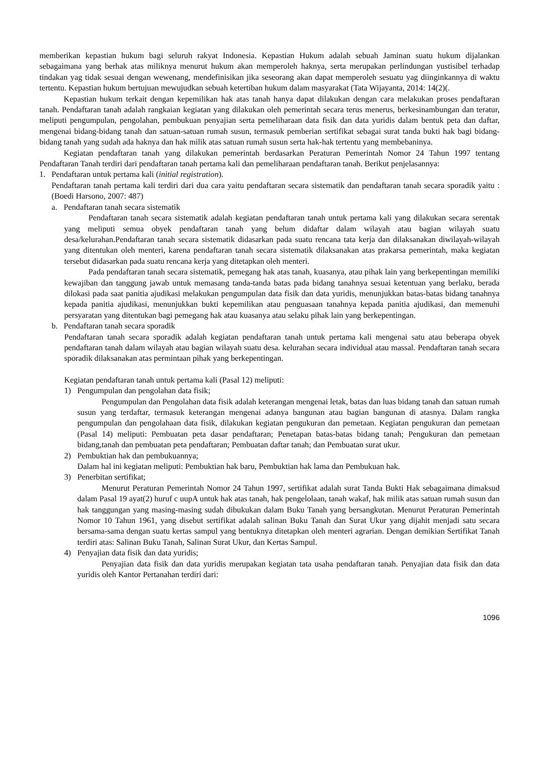memberikan kepastian hukum bagi seluruh rakyat Indonesia. Kepastian Hukum adalah sebuah Jaminan suatu hukum dijalankan sebagaimana yang berhak atas miliknya menurut hukum akan memperoleh haknya, serta merupakan perlindungan yustisibel terhadap tindakan yag tidak sesuai dengan wewenang, mendefinisikan jika seseorang akan dapat memperoleh sesuatu yag diinginkannya di waktu tertentu. Kepastian hukum bertujuan mewujudkan sebuah ketertiban hukum dalam masyarakat (Tata Wijayanta, 2014: 14(2)(.
Kepastian hukum terkait dengan kepemilikan hak atas tanah hanya dapat dilakukan dengan cara melakukan proses pendaftaran tanah. Pendaftaran tanah adalah rangkaian kegiatan yang dilakukan oleh pemerintah secara terus menerus, berkesinambungan dan teratur, meliputi pengumpulan, pengolahan, pembukuan penyajian serta pemeliharaan data fisik dan data yuridis dalam bentuk peta dan daftar, mengenai bidang-bidang tanah dan satuan-satuan rumah susun, termasuk pemberian sertifikat sebagai surat tanda bukti hak bagi bidang-bidang tanah yang sudah ada haknya dan hak milik atas satuan rumah susun serta hak-hak tertentu yang membebaninya.
Kegiatan pendaftaran tanah yang dilakukan pemerintah berdasarkan Peraturan Pemerintah Nomor 24 Tahun 1997 tentang Pendaftaran Tanah terdiri dari pendaftaran tanah pertama kali dan pemeliharaan pendaftaran tanah. Berikut penjelasannya:
1. Pendaftaran untuk pertama kali (initial registration).
Pendaftaran tanah pertama kali terdiri dari dua cara yaitu pendaftaran secara sistematik dan pendaftaran tanah secara sporadik yaitu : (Boedi Harsono, 2007: 487)
a. Pendaftaran tanah secara sistematik
Pendaftaran tanah secara sistematik adalah kegiatan pendaftaran tanah untuk pertama kali yang dilakukan secara serentak yang meliputi semua obyek pendaftaran tanah yang belum didaftar dalam wilayah atau bagian wilayah suatu desa/kelurahan.Pendaftaran tanah secara sistematik didasarkan pada suatu rencana tata kerja dan dilaksanakan diwilayah-wilayah yang ditentukan oleh menteri, karena pendaftaran tanah secara sistematik dilaksanakan atas prakarsa pemerintah, maka kegiatan tersebut didasarkan pada suatu rencana kerja yang ditetapkan oleh menteri.
Pada pendaftaran tanah secara sistematik, pemegang hak atas tanah, kuasanya, atau pihak lain yang berkepentingan memiliki kewajiban dan tanggung jawab untuk memasang tanda-tanda batas pada bidang tanahnya sesuai ketentuan yang berlaku, berada dilokasi pada saat panitia ajudikasi melakukan pengumpulan data fisik dan data yuridis, menunjukkan batas-batas bidang tanahnya kepada panitia ajudikasi, menunjukkan bukti kepemilikan atau penguasaan tanahnya kepada panitia ajudikasi, dan memenuhi persyaratan yang ditentukan bagi pemegang hak atau kuasanya atau selaku pihak lain yang berkepentingan.
b. Pendaftaran tanah secara sporadik
Pendaftaran tanah secara sporadik adalah kegiatan pendaftaran tanah untuk pertama kali mengenai satu atau beberapa obyek pendaftaran tanah dalam wilayah atau bagian wilayah suatu desa. kelurahan secara individual atau massal. Pendaftaran tanah secara sporadik dilaksanakan atas permintaan pihak yang berkepentingan.
Kegiatan pendaftaran tanah untuk pertama kali (Pasal 12) meliputi:
1) Pengumpulan dan pengolahan data fisik;
Pengumpulan dan Pengolahan data fisik adalah keterangan mengenai letak, batas dan luas bidang tanah dan satuan rumah susun yang terdaftar, termasuk keterangan mengenai adanya bangunan atau bagian bangunan di atasnya. Dalam rangka pengumpulan dan pengolahaan data fisik, dilakukan kegiatan pengukuran dan pemetaan. Kegiatan pengukuran dan pemetaan (Pasal 14) meliputi: Pembuatan peta dasar pendaftaran; Penetapan batas-batas bidang tanah; Pengukuran dan pemetaan bidang,tanah dan pembuatan peta pendaftaran; Pembuatan daftar tanah; dan Pembuatan surat ukur.
2) Pembuktian hak dan pembukuannya;
Dalam hal ini kegiatan meliputi: Pembuktian hak baru, Pembuktian hak lama dan Pembukuan hak.
3) Penerbitan sertifikat;
Menurut Peraturan Pemerintah Nomor 24 Tahun 1997, sertifikat adalah surat Tanda Bukti Hak sebagaimana dimaksud dalam Pasal 19 ayat(2) huruf c uupA untuk hak atas tanah, hak pengelolaan, tanah wakaf, hak milik atas satuan rumah susun dan hak tanggungan yang masing-masing sudah dibukukan dalam Buku Tanah yang bersangkutan. Menurut Peraturan Pemerintah Nomor 10 Tahun 1961, yang disebut sertifikat adalah salinan Buku Tanah dan Surat Ukur yang dijahit menjadi satu secara bersama-sama dengan suatu kertas sampul yang bentuknya ditetapkan oleh menteri agrarian. Dengan demikian Sertifikat Tanah terdiri atas: Salinan Buku Tanah, Salinan Surat Ukur, dan Kertas Sampul.
4) Penyajian data fisik dan data yuridis;
Penyajian data fisik dan data yuridis merupakan kegiatan tata usaha pendaftaran tanah. Penyajian data fisik dan data yuridis oleh Kantor Pertanahan terdiri dari:
1096